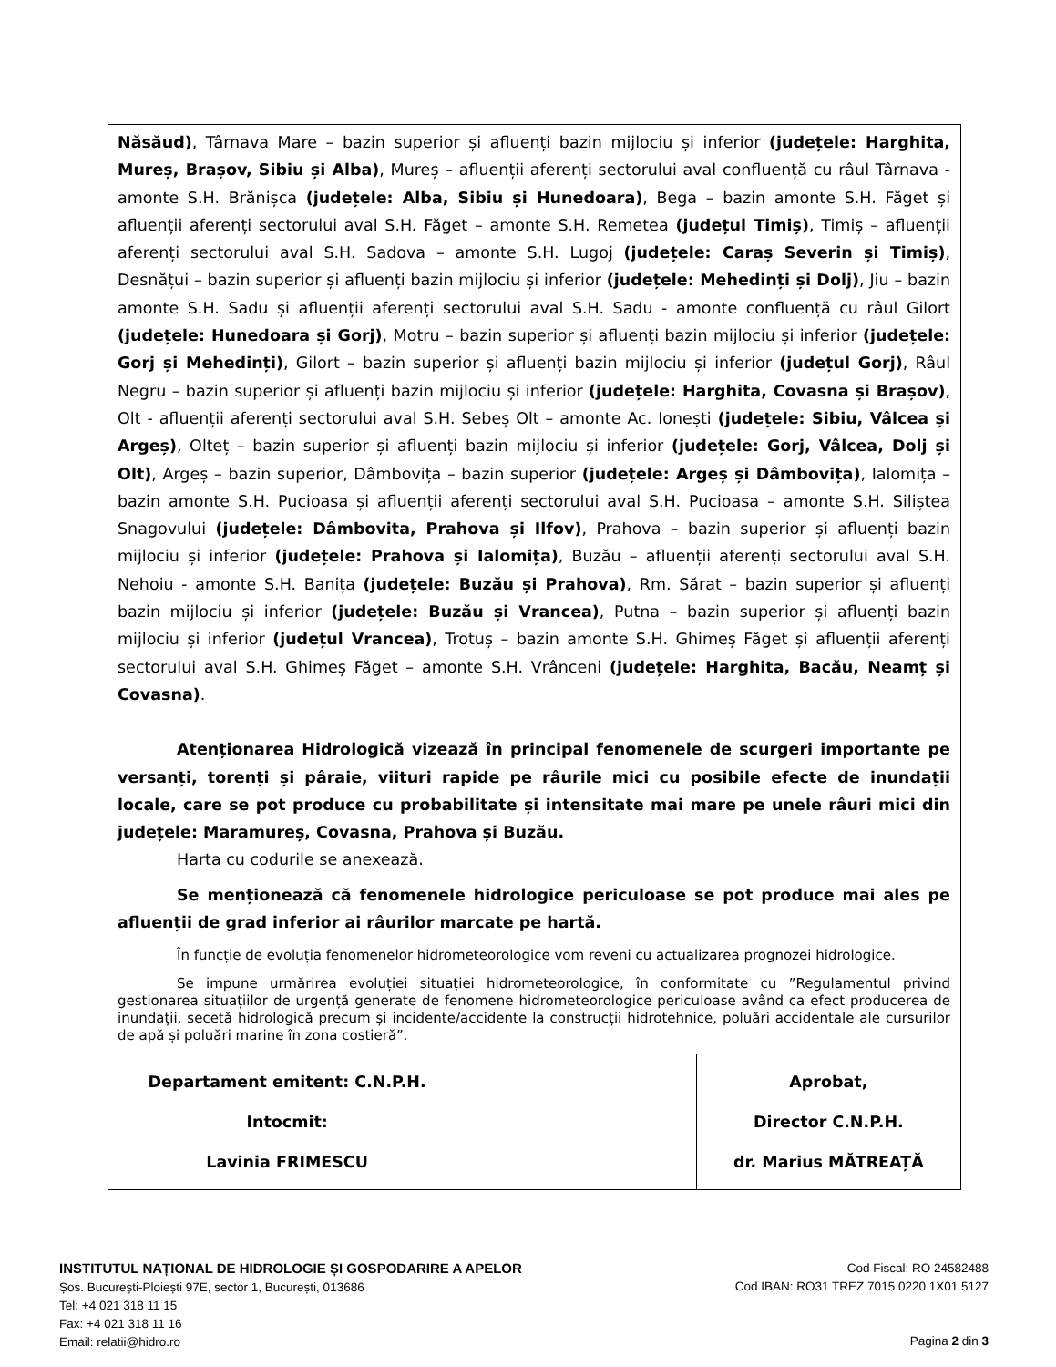Năsăud), Târnava Mare – bazin superior și afluenți bazin mijlociu și inferior (județele: Harghita, Mureș, Brașov, Sibiu și Alba), Mureș – afluenții aferenți sectorului aval confluență cu râul Târnava - amonte S.H. Brănișca (județele: Alba, Sibiu și Hunedoara), Bega – bazin amonte S.H. Făget și afluenții aferenți sectorului aval S.H. Făget – amonte S.H. Remetea (județul Timiș), Timiș – afluenții aferenți sectorului aval S.H. Sadova – amonte S.H. Lugoj (județele: Caraș Severin și Timiș), Desnățui – bazin superior și afluenți bazin mijlociu și inferior (județele: Mehedinți și Dolj), Jiu – bazin amonte S.H. Sadu și afluenții aferenți sectorului aval S.H. Sadu - amonte confluență cu râul Gilort (județele: Hunedoara și Gorj), Motru – bazin superior și afluenți bazin mijlociu și inferior (județele: Gorj și Mehedinți), Gilort – bazin superior și afluenți bazin mijlociu și inferior (județul Gorj), Râul Negru – bazin superior și afluenți bazin mijlociu și inferior (județele: Harghita, Covasna și Brașov), Olt - afluenții aferenți sectorului aval S.H. Sebeș Olt – amonte Ac. Ionești (județele: Sibiu, Vâlcea și Argeș), Olteț – bazin superior și afluenți bazin mijlociu și inferior (județele: Gorj, Vâlcea, Dolj și Olt), Argeș – bazin superior, Dâmbovița – bazin superior (județele: Argeș și Dâmbovița), Ialomița – bazin amonte S.H. Pucioasa și afluenții aferenți sectorului aval S.H. Pucioasa – amonte S.H. Siliștea Snagovului (județele: Dâmbovita, Prahova și Ilfov), Prahova – bazin superior și afluenți bazin mijlociu și inferior (județele: Prahova și Ialomița), Buzău – afluenții aferenți sectorului aval S.H. Nehoiu - amonte S.H. Banița (județele: Buzău și Prahova), Rm. Sărat – bazin superior și afluenți bazin mijlociu și inferior (județele: Buzău și Vrancea), Putna – bazin superior și afluenți bazin mijlociu și inferior (județul Vrancea), Trotuș – bazin amonte S.H. Ghimeș Făget și afluenții aferenți sectorului aval S.H. Ghimeș Făget – amonte S.H. Vrânceni (județele: Harghita, Bacău, Neamț și Covasna).
Atenționarea Hidrologică vizează în principal fenomenele de scurgeri importante pe versanți, torenți și pâraie, viituri rapide pe râurile mici cu posibile efecte de inundații locale, care se pot produce cu probabilitate și intensitate mai mare pe unele râuri mici din județele: Maramureș, Covasna, Prahova și Buzău.
Harta cu codurile se anexează.
Se menționează că fenomenele hidrologice periculoase se pot produce mai ales pe afluenții de grad inferior ai râurilor marcate pe hartă.
În funcție de evoluția fenomenelor hidrometeorologice vom reveni cu actualizarea prognozei hidrologice.
Se impune urmărirea evoluției situației hidrometeorologice, în conformitate cu ”Regulamentul privind gestionarea situațiilor de urgență generate de fenomene hidrometeorologice periculoase având ca efect producerea de inundații, secetă hidrologică precum și incidente/accidente la construcții hidrotehnice, poluări accidentale ale cursurilor de apă și poluări marine în zona costieră”.
| Departament emitent: C.N.P.H. Intocmit: Lavinia FRIMESCU | | Aprobat, Director C.N.P.H. dr. Marius MĂTREAȚĂ |
INSTITUTUL NAȚIONAL DE HIDROLOGIE ȘI GOSPODARIRE A APELOR
Șos. București-Ploiești 97E, sector 1, București, 013686
Tel: +4 021 318 11 15
Fax: +4 021 318 11 16
Email: relatii@hidro.ro
Cod Fiscal: RO 24582488
Cod IBAN: RO31 TREZ 7015 0220 1X01 5127
Pagina 2 din 3